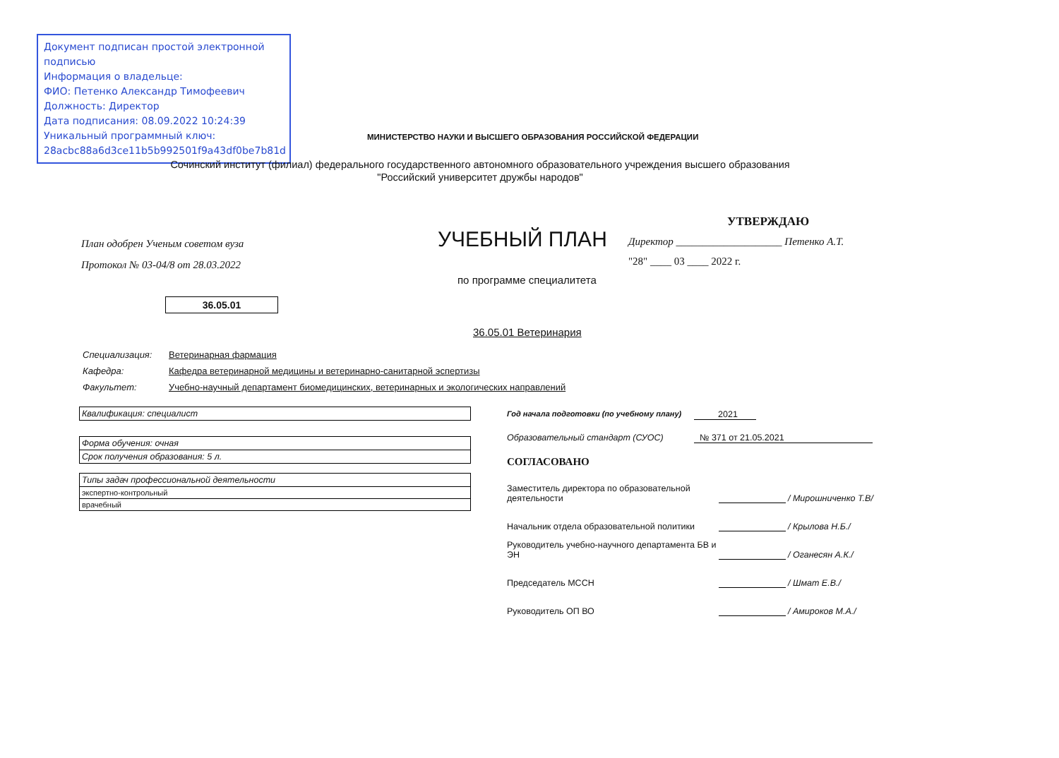Документ подписан простой электронной подписью
Информация о владельце:
ФИО: Петенко Александр Тимофеевич
Должность: Директор
Дата подписания: 08.09.2022 10:24:39
Уникальный программный ключ:
28acbc88a6d3ce11b5b992501f9a43df0be7b81d
МИНИСТЕРСТВО НАУКИ И ВЫСШЕГО ОБРАЗОВАНИЯ РОССИЙСКОЙ ФЕДЕРАЦИИ
Сочинский институт (филиал) федерального государственного автономного образовательного учреждения высшего образования
"Российский университет дружбы народов"
План одобрен Ученым советом вуза
Протокол № 03-04/8 от 28.03.2022
УЧЕБНЫЙ ПЛАН
УТВЕРЖДАЮ
Директор ____________________ Петенко А.Т.
"28" ____ 03 ____ 2022 г.
по программе специалитета
36.05.01
36.05.01 Ветеринария
| Специализация: | Ветеринарная фармация |
| Кафедра: | Кафедра ветеринарной медицины и ветеринарно-санитарной эспертизы |
| Факультет: | Учебно-научный департамент биомедицинских, ветеринарных и экологических направлений |
| Квалификация: специалист |
| Форма обучения: очная |
| Срок получения образования: 5 л. |
| Типы задач профессиональной деятельности |
| экспертно-контрольный |
| врачебный |
Год начала подготовки (по учебному плану) 2021
Образовательный стандарт (СУОС) № 371 от 21.05.2021
СОГЛАСОВАНО
Заместитель директора по образовательной деятельности / Мирошниченко Т.В/
Начальник отдела образовательной политики / Крылова Н.Б./
Руководитель учебно-научного департамента БВ и ЭН / Оганесян А.К./
Председатель МССН / Шмат Е.В./
Руководитель ОП ВО / Амироков М.А./